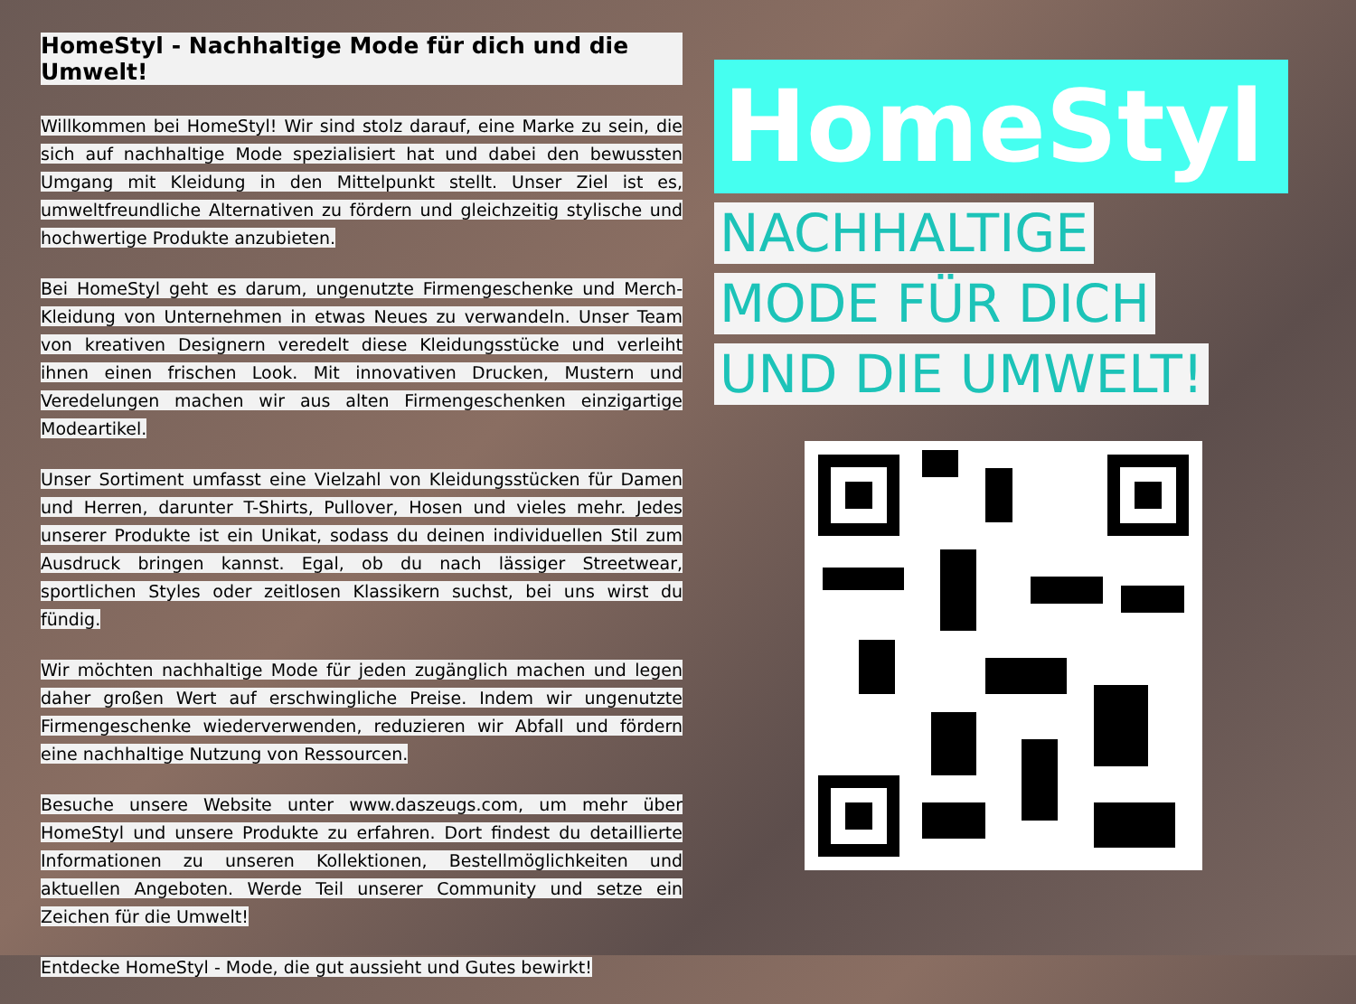HomeStyl - Nachhaltige Mode für dich und die Umwelt!
Willkommen bei HomeStyl! Wir sind stolz darauf, eine Marke zu sein, die sich auf nachhaltige Mode spezialisiert hat und dabei den bewussten Umgang mit Kleidung in den Mittelpunkt stellt. Unser Ziel ist es, umweltfreundliche Alternativen zu fördern und gleichzeitig stylische und hochwertige Produkte anzubieten.
Bei HomeStyl geht es darum, ungenutzte Firmengeschenke und Merch-Kleidung von Unternehmen in etwas Neues zu verwandeln. Unser Team von kreativen Designern veredelt diese Kleidungsstücke und verleiht ihnen einen frischen Look. Mit innovativen Drucken, Mustern und Veredelungen machen wir aus alten Firmengeschenken einzigartige Modeartikel.
Unser Sortiment umfasst eine Vielzahl von Kleidungsstücken für Damen und Herren, darunter T-Shirts, Pullover, Hosen und vieles mehr. Jedes unserer Produkte ist ein Unikat, sodass du deinen individuellen Stil zum Ausdruck bringen kannst. Egal, ob du nach lässiger Streetwear, sportlichen Styles oder zeitlosen Klassikern suchst, bei uns wirst du fündig.
Wir möchten nachhaltige Mode für jeden zugänglich machen und legen daher großen Wert auf erschwingliche Preise. Indem wir ungenutzte Firmengeschenke wiederverwenden, reduzieren wir Abfall und fördern eine nachhaltige Nutzung von Ressourcen.
Besuche unsere Website unter www.daszeugs.com, um mehr über HomeStyl und unsere Produkte zu erfahren. Dort findest du detaillierte Informationen zu unseren Kollektionen, Bestellmöglichkeiten und aktuellen Angeboten. Werde Teil unserer Community und setze ein Zeichen für die Umwelt!
Entdecke HomeStyl - Mode, die gut aussieht und Gutes bewirkt!
HomeStyl
NACHHALTIGE
MODE FÜR DICH
UND DIE UMWELT!